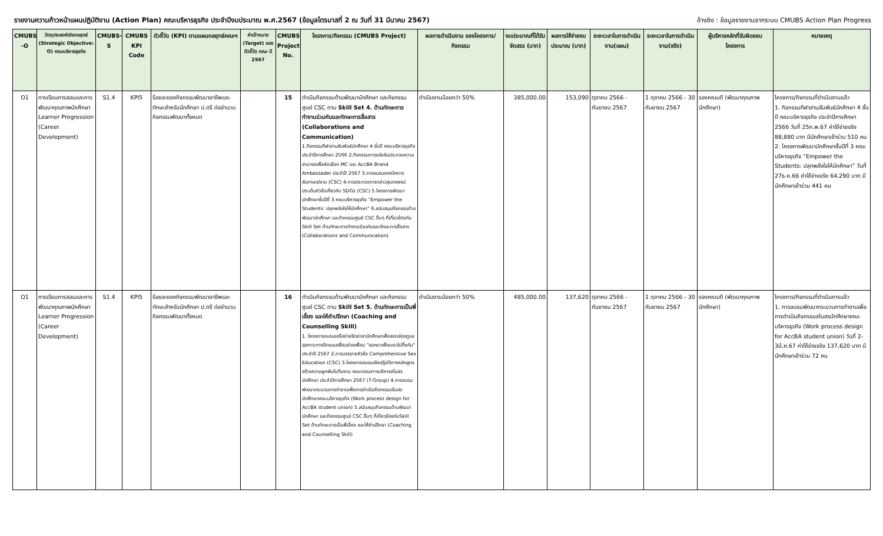รายงานความก้าวหน้าแผนปฏิบัติงาน (Action Plan) คณะบริหารธุรกิจ ประจำปีงบประมาณ พ.ศ.2567 (ข้อมูลไตรมาสที่ 2 ณ วันที่ 31 มีนาคม 2567) อ้างอิง : ข้อมูลรายงานจากระบบ CMUBS Action Plan Progress
| CMUBS -O | วัตถุประสงค์เชิงกลยุทธ์ (Strategic Objective: O) คณะบริหารธุรกิจ | CMUBS-S | CMUBS KPI Code | ตัวชี้วัด (KPI) ตามแผนกลยุทธ์คณะฯ | ค่าเป้าหมาย (Target) ของตัวชี้วัด คณะ ปี 2567 | CMUBS Project No. | โครงการ/กิจกรรม (CMUBS Project) | ผลการดำเนินงาน ของโครงการ/กิจกรรม | งบประมาณที่ได้รับจัดสรร (บาท) | ผลการใช้จ่ายงบประมาณ (บาท) | ระยะเวลาในการดำเนินงาน(แผน) | ระยะเวลาในการดำเนินงาน(จริง) | ผู้บริหารหลักที่รับผิดชอบโครงการ | หมายเหตุ |
| --- | --- | --- | --- | --- | --- | --- | --- | --- | --- | --- | --- | --- | --- | --- |
| O1 | การเรียนการสอนและการพัฒนาคุณภาพนักศึกษา Learner Progression (Career Development) | S1.4 | KPI5 | ร้อยละของกิจกรรมพัฒนาอาชีพและทักษะสำหรับนักศึกษา ป.ตรี ต่อจำนวนกิจกรรมพัฒนาทั้งหมด | | 15 | ดำเนินกิจกรรมด้านพัฒนานักศึกษา และกิจกรรมศูนย์ CSC ตาม Skill Set 4. ด้านทักษะการทำงานร่วมกันและทักษะการสื่อสาร (Collaborations and Communication) 1.กิจกรรมกีฬาสานสัมพันธ์นักศึกษา 4 ชั้นปี คณะบริหารธุรกิจ ประจำปีการศึกษา 2566 2.กิจกรรมการแข่งขันประกวดความสามารถเพื่อคัดเลือก MC และ AccBA Brand Ambassader ประจำปี 2567 3.การอบรมเทคนิคการสัมภาษณ์งาน (CSC) 4.การประกวดการกล่าวสุนทรพจน์ประเด็นหัวข้อเกี่ยวกับ SDGs (CSC) 5.โครงการพัฒนานักศึกษาชั้นปีที่ 3 คณะบริหารธุรกิจ “Empower the Students: ปลุกพลังใจให้นักศึกษา” 6.สนับสนุนกิจกรรมด้านพัฒนานักศึกษา และกิจกรรมศูนย์ CSC อื่นๆ ที่เกี่ยวข้องกับ Skill Set ด้านทักษะการทำงานร่วมกันและทักษะการสื่อสาร (Collaborations and Communication) | ดำเนินงานน้อยกว่า 50% | 385,000.00 | 153,090 | ตุลาคม 2566 - กันยายน 2567 | 1 ตุลาคม 2566 - 30 กันยายน 2567 | รองคณบดี (พัฒนาคุณภาพนักศึกษา) | โครงการ/กิจกรรมที่ดำเนินงานแล้ว 1. กิจกรรมกีฬาสานสัมพันธ์นักศึกษา 4 ชั้นปี คณะบริหารธุรกิจ ประจำปีการศึกษา 2566 วันที่ 25ก.พ.67 ค่าใช้จ่ายจริง 88,880 บาท มีนักศึกษาเข้าร่วม 510 คน 2. โครงการพัฒนานักศึกษาชั้นปีที่ 3 คณะบริหารธุรกิจ “Empower the Students: ปลุกพลังใจให้นักศึกษา” วันที่ 27ธ.ค.66 ค่าใช้จ่ายจริง 64,290 บาท มีนักศึกษาเข้าร่วม 441 คน |
| O1 | การเรียนการสอนและการพัฒนาคุณภาพนักศึกษา Learner Progression (Career Development) | S1.4 | KPI5 | ร้อยละของกิจกรรมพัฒนาอาชีพและทักษะสำหรับนักศึกษา ป.ตรี ต่อจำนวนกิจกรรมพัฒนาทั้งหมด | | 16 | ดำเนินกิจกรรมด้านพัฒนานักศึกษา และกิจกรรมศูนย์ CSC ตาม Skill Set 5. ด้านทักษะการเป็นพี่เลี้ยง และให้คำปรึกษา (Coaching and Counselling Skill) 1. โครงการอบรมเครือข่ายจิตอาสานักศึกษาเพื่อสอดส่องดูแลสุขภาวะทางจิตแบบเพื่อนช่วยเพื่อน "แอคบาเพื่อนเราไม่ทิ้งกัน" ประจำปี 2567 2.การบรรยายหัวข้อ Comprehensive Sex Education (CSC) 3.โครงการอบรมเชิงปฏิบัติการหลักสูตรสร้างความผูกพันในทีมงาน คณะกรรมการบริหารสโมสรนักศึกษา ประจำปีการศึกษา 2567 (T-Group) 4.การอบรมพัฒนากระบวนการทำงานเพื่อการดำเนินกิจกรรมสโมสรนักศึกษาคณะบริหารธุรกิจ (Work process design for AccBA student union) 5.สนับสนุนกิจกรรมด้านพัฒนานักศึกษา และกิจกรรมศูนย์ CSC อื่นๆ ที่เกี่ยวข้องกับSkill Set ด้านทักษะการเป็นพี่เลี้ยง และให้คำปรึกษา (Coaching and Counselling Skill) | ดำเนินงานน้อยกว่า 50% | 485,000.00 | 137,620 | ตุลาคม 2566 - กันยายน 2567 | 1 ตุลาคม 2566 - 30 กันยายน 2567 | รองคณบดี (พัฒนาคุณภาพนักศึกษา) | โครงการ/กิจกรรมที่ดำเนินการแล้ว 1. การอบรมพัฒนากระบวนการทำงานเพื่อการดำเนินกิจกรรมสโมสรนักศึกษาคณะบริหารธุรกิจ (Work process design for AccBA student union) วันที่ 2-3มี.ค.67 ค่าใช้จ่ายจริง 137,620 บาท มีนักศึกษาเข้าร่วม 72 คน |